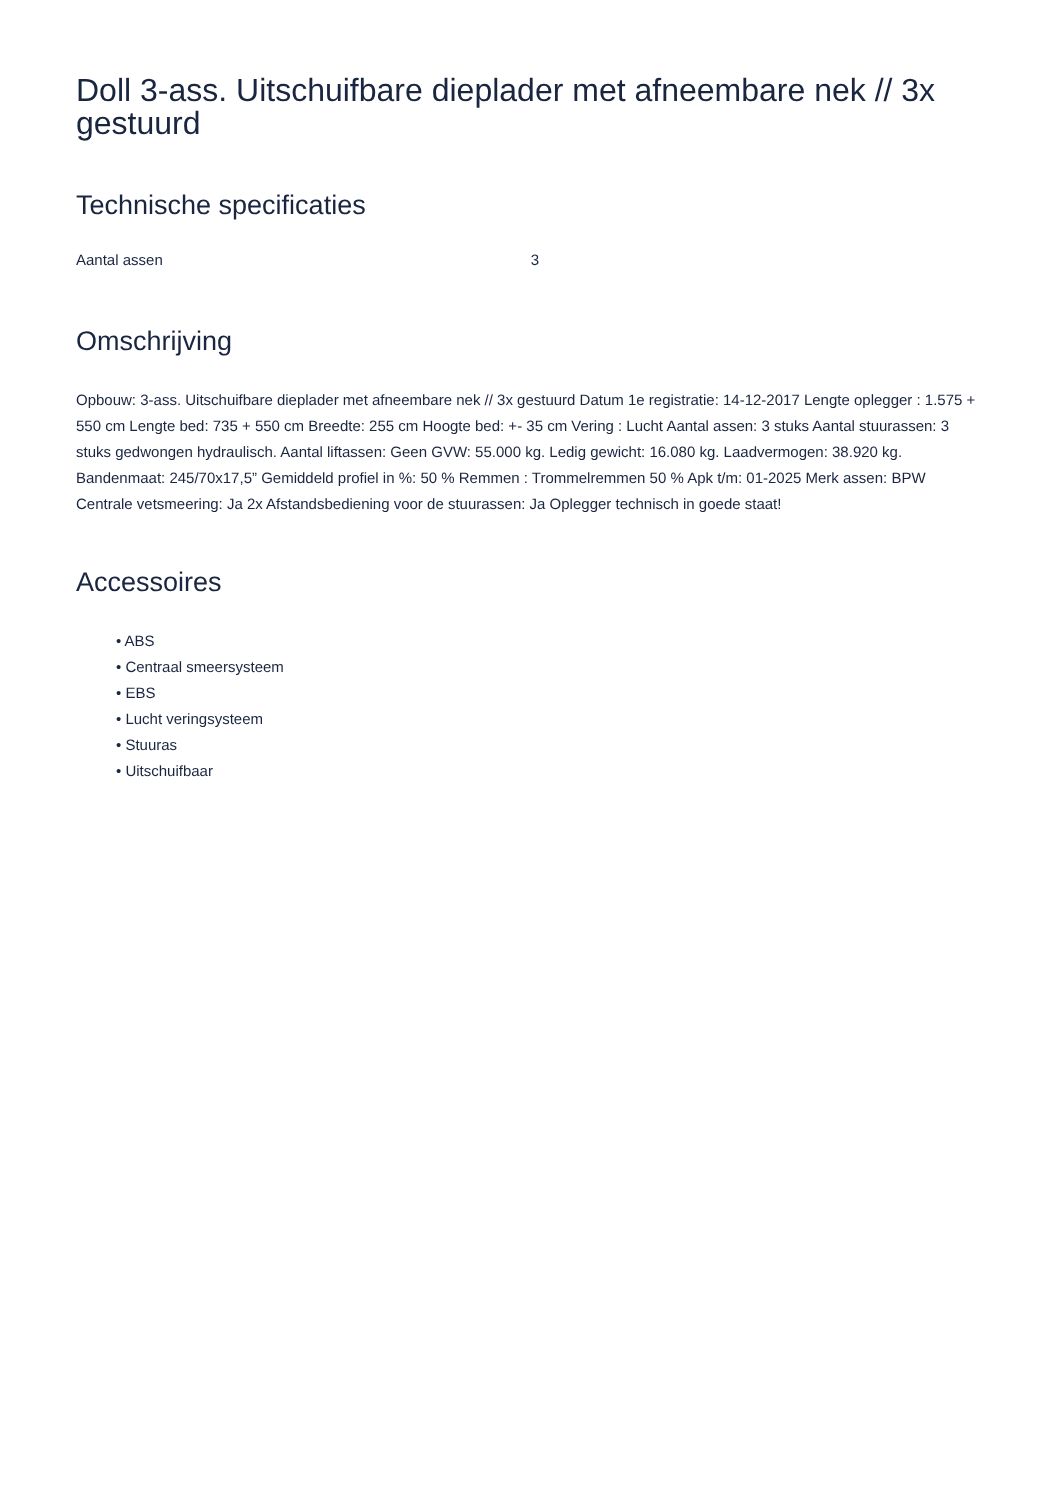Doll 3-ass. Uitschuifbare dieplader met afneembare nek // 3x gestuurd
Technische specificaties
| Aantal assen | 3 |
Omschrijving
Opbouw: 3-ass. Uitschuifbare dieplader met afneembare nek // 3x gestuurd Datum 1e registratie: 14-12-2017 Lengte oplegger : 1.575 + 550 cm Lengte bed: 735 + 550 cm Breedte: 255 cm Hoogte bed: +- 35 cm Vering : Lucht Aantal assen: 3 stuks Aantal stuurassen: 3 stuks gedwongen hydraulisch. Aantal liftassen: Geen GVW: 55.000 kg. Ledig gewicht: 16.080 kg. Laadvermogen: 38.920 kg. Bandenmaat: 245/70x17,5” Gemiddeld profiel in %: 50 % Remmen : Trommelremmen 50 % Apk t/m: 01-2025 Merk assen: BPW Centrale vetsmeering: Ja 2x Afstandsbediening voor de stuurassen: Ja Oplegger technisch in goede staat!
Accessoires
• ABS
• Centraal smeersysteem
• EBS
• Lucht veringsysteem
• Stuuras
• Uitschuifbaar